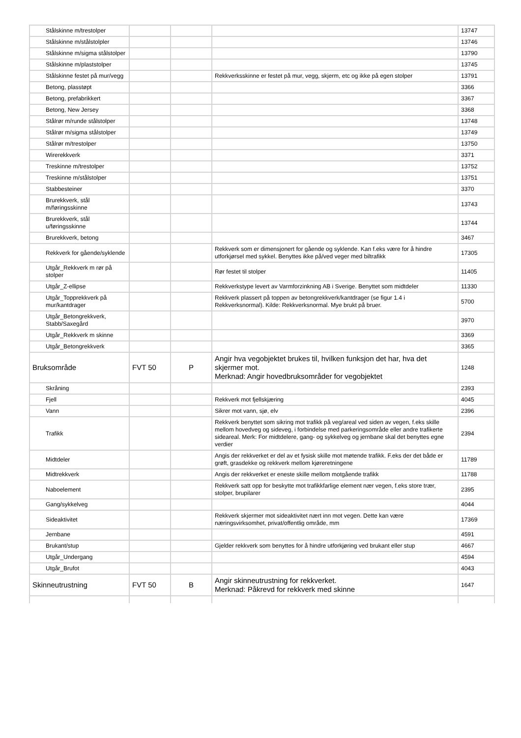| Stålskinne m/trestolper | | | | 13747 |
| Stålskinne m/stålstolpler | | | | 13746 |
| Stålskinne m/sigma stålstolper | | | | 13790 |
| Stålskinne m/plaststolper | | | | 13745 |
| Stålskinne festet på mur/vegg | | | Rekkverksskinne er festet på mur, vegg, skjerm, etc og ikke på egen stolper | 13791 |
| Betong, plasstøpt | | | | 3366 |
| Betong, prefabrikkert | | | | 3367 |
| Betong, New Jersey | | | | 3368 |
| Stålrør m/runde stålstolper | | | | 13748 |
| Stålrør m/sigma stålstolper | | | | 13749 |
| Stålrør m/trestolper | | | | 13750 |
| Wirerekkverk | | | | 3371 |
| Treskinne m/trestolper | | | | 13752 |
| Treskinne m/stålstolper | | | | 13751 |
| Stabbesteiner | | | | 3370 |
| Brurekkverk, stål m/føringsskinne | | | | 13743 |
| Brurekkverk, stål u/føringsskinne | | | | 13744 |
| Brurekkverk, betong | | | | 3467 |
| Rekkverk for gående/syklende | | | Rekkverk som er dimensjonert for gående og syklende. Kan f.eks være for å hindre utforkjørsel med sykkel. Benyttes ikke på/ved veger med biltrafikk | 17305 |
| Utgår_Rekkverk m rør på stolper | | | Rør festet til stolper | 11405 |
| Utgår_Z-ellipse | | | Rekkverkstype levert av Varmforzinkning AB i Sverige. Benyttet som midtdeler | 11330 |
| Utgår_Topprekkverk på mur/kantdrager | | | Rekkverk plassert på toppen av betongrekkverk/kantdrager (se figur 1.4 i Rekkverksnormal). Kilde: Rekkverksnormal. Mye brukt på bruer. | 5700 |
| Utgår_Betongrekkverk, Stabb/Saxegård | | | | 3970 |
| Utgår_Rekkverk m skinne | | | | 3369 |
| Utgår_Betongrekkverk | | | | 3365 |
| Bruksområde | FVT 50 | P | Angir hva vegobjektet brukes til, hvilken funksjon det har, hva det skjermer mot. Merknad: Angir hovedbruksområder for vegobjektet | 1248 |
| Skråning | | | | 2393 |
| Fjell | | | Rekkverk mot fjellskjæring | 4045 |
| Vann | | | Sikrer mot vann, sjø, elv | 2396 |
| Trafikk | | | Rekkverk benyttet som sikring mot trafikk på veg/areal ved siden av vegen, f.eks skille mellom hovedveg og sideveg, i forbindelse med parkeringsområde eller andre trafikerte sideareal. Merk: For midtdelere, gang- og sykkelveg og jernbane skal det benyttes egne verdier | 2394 |
| Midtdeler | | | Angis der rekkverket er del av et fysisk skille mot møtende trafikk. F.eks der det både er grøft, grasdekke og rekkverk mellom kjøreretningene | 11789 |
| Midtrekkverk | | | Angis der rekkverket er eneste skille mellom motgående trafikk | 11788 |
| Naboelement | | | Rekkverk satt opp for beskytte mot trafikkfarlige element nær vegen, f.eks store trær, stolper, brupilarer | 2395 |
| Gang/sykkelveg | | | | 4044 |
| Sideaktivitet | | | Rekkverk skjermer mot sideaktivitet nært inn mot vegen. Dette kan være næringsvirksomhet, privat/offentlig område, mm | 17369 |
| Jernbane | | | | 4591 |
| Brukant/stup | | | Gjelder rekkverk som benyttes for å hindre utforkjøring ved brukant eller stup | 4667 |
| Utgår_Undergang | | | | 4594 |
| Utgår_Brufot | | | | 4043 |
| Skinneutrustning | FVT 50 | B | Angir skinneutrustning for rekkverket. Merknad: Påkrevd for rekkverk med skinne | 1647 |